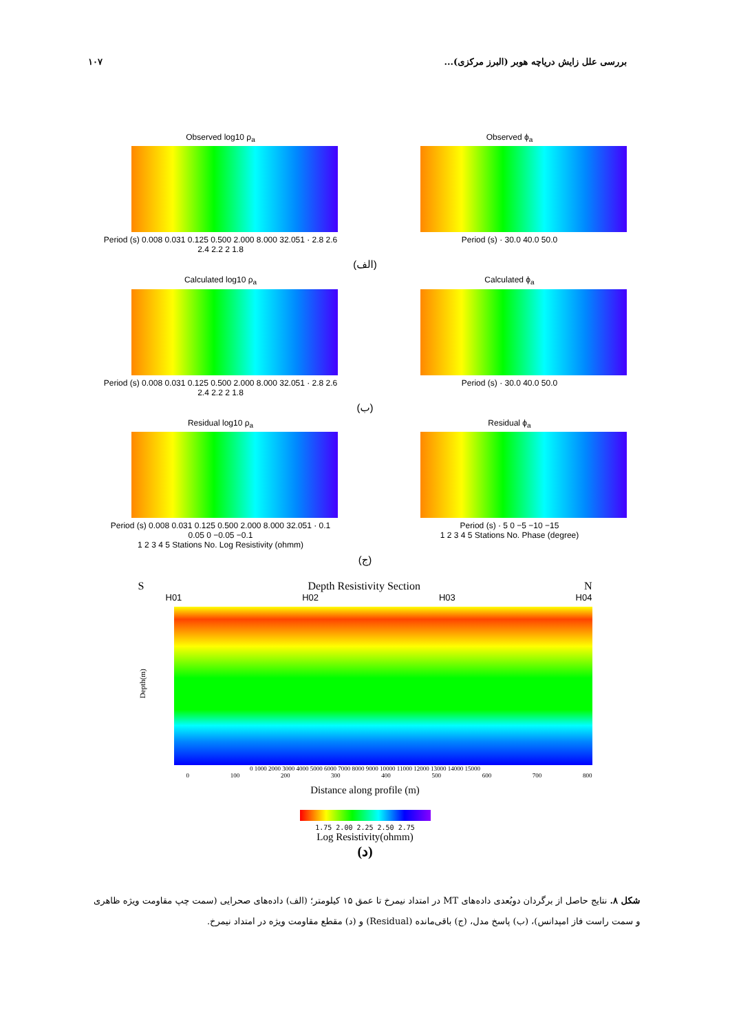۱۰۷ بررسی علل زایش دریاچه هوبر (البرز مرکزی)...
Observed log10 ρ<sub>a</sub>
Period (s) 0.008 0.031 0.125 0.500 2.000 8.000 32.051 · 2.8 2.6 2.4 2.2 2 1.8
Observed ϕ<sub>a</sub>
Period (s) · 30.0 40.0 50.0
(الف)
Calculated log10 ρ<sub>a</sub>
Period (s) 0.008 0.031 0.125 0.500 2.000 8.000 32.051 · 2.8 2.6 2.4 2.2 2 1.8
Calculated ϕ<sub>a</sub>
Period (s) · 30.0 40.0 50.0
(ب)
Residual log10 ρ<sub>a</sub>
Period (s) 0.008 0.031 0.125 0.500 2.000 8.000 32.051 · 0.1 0.05 0 −0.05 −0.1
1 2 3 4 5 Stations No. Log Resistivity (ohmm)
Residual ϕ<sub>a</sub>
Period (s) · 5 0 −5 −10 −15
1 2 3 4 5 Stations No. Phase (degree)
(ج)
S Depth Resistivity Section N
H01 H02 H03 H04
Depth(m)
0 1000 2000 3000 4000 5000 6000 7000 8000 9000 10000 11000 12000 13000 14000 15000
0 100 200 300 400 500 600 700 800
Distance along profile (m)
1.75 2.00 2.25 2.50 2.75
Log Resistivity(ohmm)
(د)
شکل ۸. نتایج حاصل از برگردان دوبُعدی داده‌های MT در امتداد نیمرخ تا عمق ۱۵ کیلومتر؛ (الف) داده‌های صحرایی (سمت چپ مقاومت ویژه ظاهری و سمت راست فاز امپدانس)، (ب) پاسخ مدل، (ج) باقی‌مانده (Residual) و (د) مقطع مقاومت ویژه در امتداد نیمرخ.